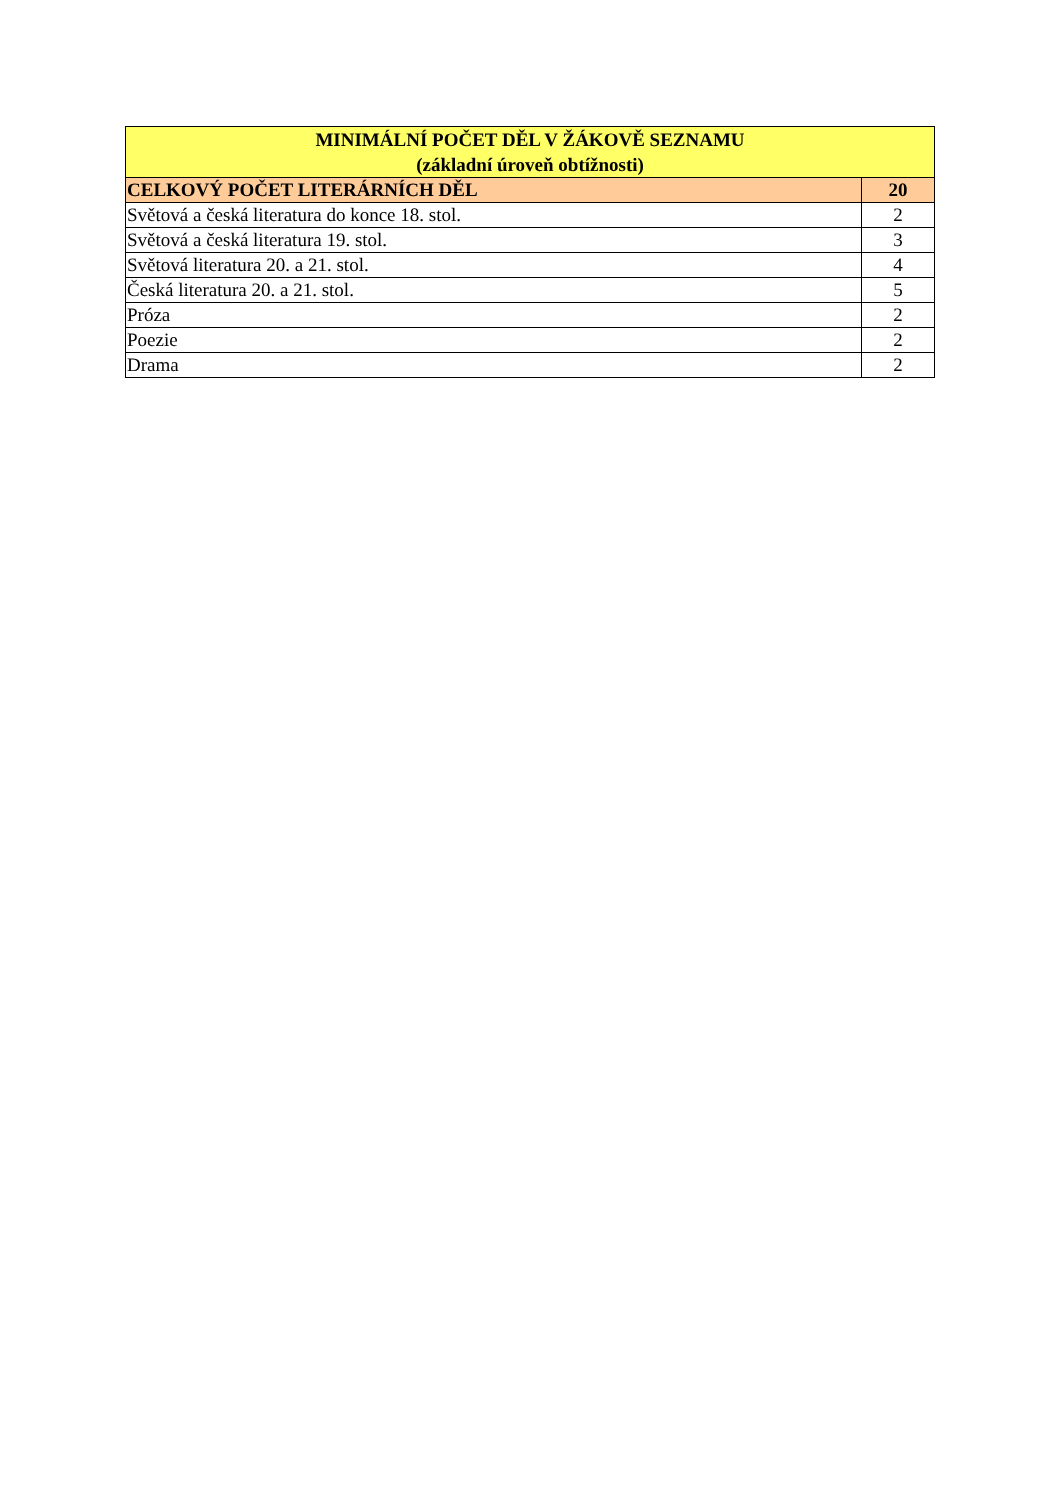| MINIMÁLNÍ POČET DĚL V ŽÁKOVĚ SEZNAMU (základní úroveň obtížnosti) | |
| --- | --- |
| CELKOVÝ POČET LITERÁRNÍCH DĚL | 20 |
| Světová a česká literatura do konce 18. stol. | 2 |
| Světová a česká literatura 19. stol. | 3 |
| Světová literatura 20. a 21. stol. | 4 |
| Česká literatura 20. a 21. stol. | 5 |
| Próza | 2 |
| Poezie | 2 |
| Drama | 2 |